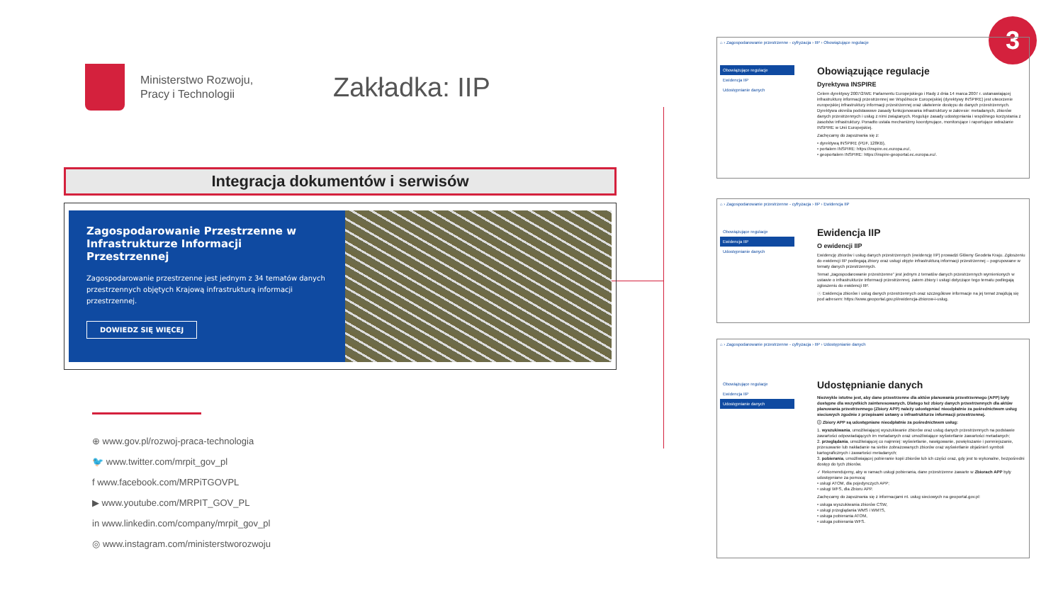3
Ministerstwo Rozwoju, Pracy i Technologii
Zakładka: IIP
Integracja dokumentów i serwisów
Zagospodarowanie Przestrzenne w Infrastrukturze Informacji Przestrzennej
Zagospodarowanie przestrzenne jest jednym z 34 tematów danych przestrzennych objętych Krajową infrastrukturą informacji przestrzennej.
DOWIEDZ SIĘ WIĘCEJ
⊕ www.gov.pl/rozwoj-praca-technologia
🐦 www.twitter.com/mrpit_gov_pl
f www.facebook.com/MRPiTGOVPL
▶ www.youtube.com/MRPIT_GOV_PL
in www.linkedin.com/company/mrpit_gov_pl
◎ www.instagram.com/ministerstworozwoju
⌂ › Zagospodarowanie przestrzenne - cyfryzacja › IIP › Obowiązujące regulacje
Obowiązujące regulacje
Ewidencja IIP
Udostępnianie danych
Obowiązujące regulacje
Dyrektywa INSPIRE
Celem dyrektywy 2007/2/WE Parlamentu Europejskiego i Rady z dnia 14 marca 2007 r. ustanawiającej infrastrukturę informacji przestrzennej we Wspólnocie Europejskiej (dyrektywy INSPIRE) jest utworzenie europejskiej infrastruktury informacji przestrzennej oraz ułatwienie dostępu do danych przestrzennych. Dyrektywa określa podstawowe zasady funkcjonowania infrastruktury w zakresie: metadanych, zbiorów danych przestrzennych i usług z nimi związanych. Reguluje zasady udostępniania i wspólnego korzystania z zasobów infrastruktury. Ponadto ustala mechanizmy koordynujące, monitorujące i raportujące wdrażanie INSPIRE w Unii Europejskiej.
Zachęcamy do zapoznania się z:
• dyrektywą INSPIRE (PDF, 128KB),
• portalem INSPIRE: https://inspire.ec.europa.eu/,
• geoportalem INSPIRE: https://inspire-geoportal.ec.europa.eu/.
⌂ › Zagospodarowanie przestrzenne - cyfryzacja › IIP › Ewidencja IIP
Obowiązujące regulacje
Ewidencja IIP
Udostępnianie danych
Ewidencja IIP
O ewidencji IIP
Ewidencję zbiorów i usług danych przestrzennych (ewidencję IIP) prowadzi Główny Geodeta Kraju. Zgłoszeniu do ewidencji IIP podlegają zbiory oraz usługi objęte infrastrukturą informacji przestrzennej – pogrupowane w tematy danych przestrzennych.
Temat „zagospodarowanie przestrzenne” jest jednym z tematów danych przestrzennych wymienionych w ustawie o infrastrukturze informacji przestrzennej, zatem zbiory i usługi dotyczące tego tematu podlegają zgłoszeniu do ewidencji IIP.
ⓘ Ewidencja zbiorów i usług danych przestrzennych oraz szczegółowe informacje na jej temat znajdują się pod adresem: https://www.geoportal.gov.pl/ewidencja-zbiorow-i-uslug.
⌂ › Zagospodarowanie przestrzenne - cyfryzacja › IIP › Udostępnianie danych
Obowiązujące regulacje
Ewidencja IIP
Udostępnianie danych
Udostępnianie danych
Niezwykle istotne jest, aby dane przestrzenne dla aktów planowania przestrzennego (APP) były dostępne dla wszystkich zainteresowanych. Dlatego też zbiory danych przestrzennych dla aktów planowania przestrzennego (Zbiory APP) należy udostępniać nieodpłatnie za pośrednictwem usług sieciowych zgodnie z przepisami ustawy o infrastrukturze informacji przestrzennej.
ⓘ Zbiory APP są udostępniane nieodpłatnie za pośrednictwem usług:
1. wyszukiwania, umożliwiającej wyszukiwanie zbiorów oraz usług danych przestrzennych na podstawie zawartości odpowiadających im metadanych oraz umożliwiające wyświetlanie zawartości metadanych;
2. przeglądania, umożliwiającej co najmniej: wyświetlanie, nawigowanie, powiększanie i pomniejszanie, przesuwanie lub nakładanie na siebie zobrazowanych zbiorów oraz wyświetlanie objaśnień symboli kartograficznych i zawartości metadanych;
3. pobierania, umożliwiającej pobieranie kopii zbiorów lub ich części oraz, gdy jest to wykonalne, bezpośredni dostęp do tych zbiorów.
✓ Rekomendujemy, aby w ramach usługi pobierania, dane przestrzenne zawarte w Zbiorach APP były udostępniane za pomocą:
• usługi ATOM, dla pojedynczych APP;
• usługi WFS, dla Zbioru APP.
Zachęcamy do zapoznania się z informacjami nt. usług sieciowych na geoportal.gov.pl:
• usługa wyszukiwania zbiorów CSW,
• usługi przeglądania WMS i WMTS,
• usługa pobierania ATOM,
• usługa pobierania WFS.